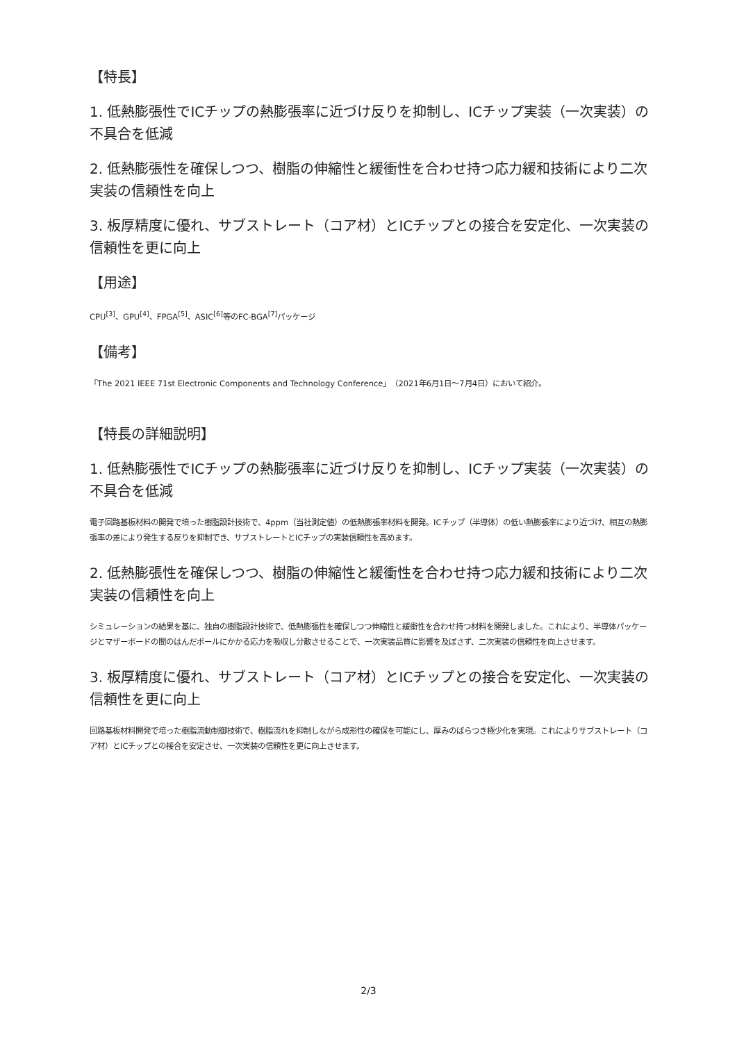【特長】
1. 低熱膨張性でICチップの熱膨張率に近づけ反りを抑制し、ICチップ実装（一次実装）の不具合を低減
2. 低熱膨張性を確保しつつ、樹脂の伸縮性と緩衝性を合わせ持つ応力緩和技術により二次実装の信頼性を向上
3. 板厚精度に優れ、サブストレート（コア材）とICチップとの接合を安定化、一次実装の信頼性を更に向上
【用途】
CPU<sup>[3]</sup>、GPU<sup>[4]</sup>、FPGA<sup>[5]</sup>、ASIC<sup>[6]</sup>等のFC-BGA<sup>[7]</sup>パッケージ
【備考】
「The 2021 IEEE 71st Electronic Components and Technology Conference」（2021年6月1日～7月4日）において紹介。
【特長の詳細説明】
1. 低熱膨張性でICチップの熱膨張率に近づけ反りを抑制し、ICチップ実装（一次実装）の不具合を低減
電子回路基板材料の開発で培った樹脂設計技術で、4ppm（当社測定値）の低熱膨張率材料を開発。ICチップ（半導体）の低い熱膨張率により近づけ、相互の熱膨張率の差により発生する反りを抑制でき、サブストレートとICチップの実装信頼性を高めます。
2. 低熱膨張性を確保しつつ、樹脂の伸縮性と緩衝性を合わせ持つ応力緩和技術により二次実装の信頼性を向上
シミュレーションの結果を基に、独自の樹脂設計技術で、低熱膨張性を確保しつつ伸縮性と緩衝性を合わせ持つ材料を開発しました。これにより、半導体パッケージとマザーボードの間のはんだボールにかかる応力を吸収し分散させることで、一次実装品質に影響を及ぼさず、二次実装の信頼性を向上させます。
3. 板厚精度に優れ、サブストレート（コア材）とICチップとの接合を安定化、一次実装の信頼性を更に向上
回路基板材料開発で培った樹脂流動制御技術で、樹脂流れを抑制しながら成形性の確保を可能にし、厚みのばらつき極少化を実現。これによりサブストレート（コア材）とICチップとの接合を安定させ、一次実装の信頼性を更に向上させます。
2/3